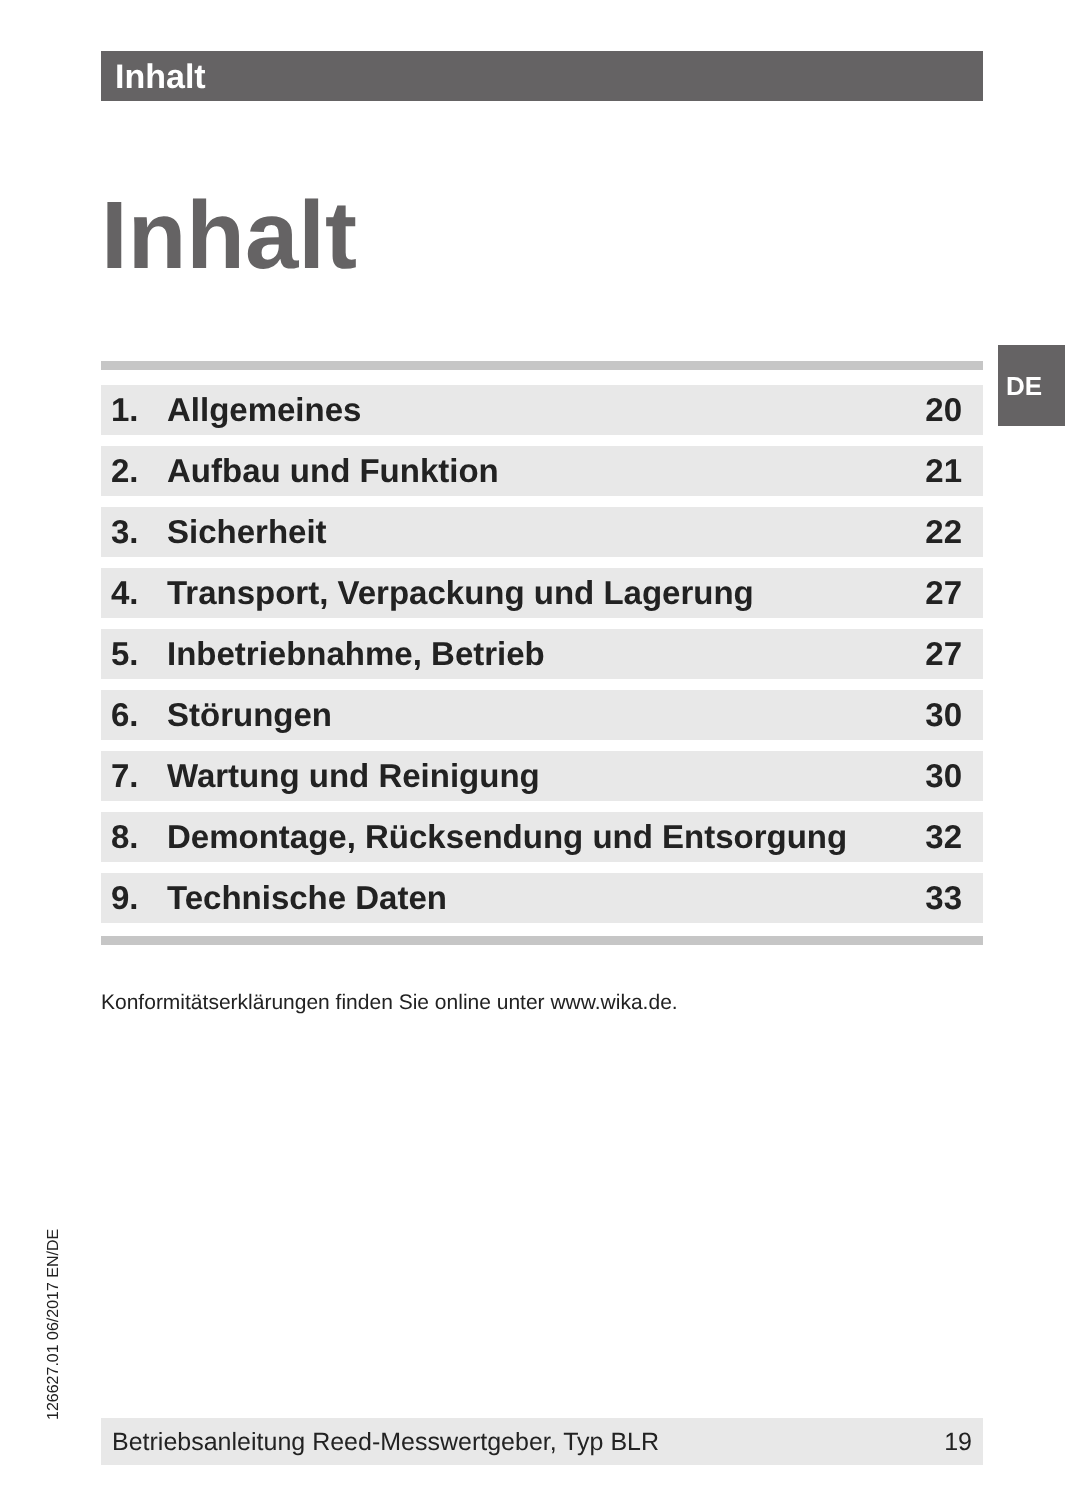Inhalt
Inhalt
DE
| 1. | Allgemeines | 20 |
| 2. | Aufbau und Funktion | 21 |
| 3. | Sicherheit | 22 |
| 4. | Transport, Verpackung und Lagerung | 27 |
| 5. | Inbetriebnahme, Betrieb | 27 |
| 6. | Störungen | 30 |
| 7. | Wartung und Reinigung | 30 |
| 8. | Demontage, Rücksendung und Entsorgung | 32 |
| 9. | Technische Daten | 33 |
Konformitätserklärungen finden Sie online unter www.wika.de.
126627.01 06/2017 EN/DE
Betriebsanleitung Reed-Messwertgeber, Typ BLR 19